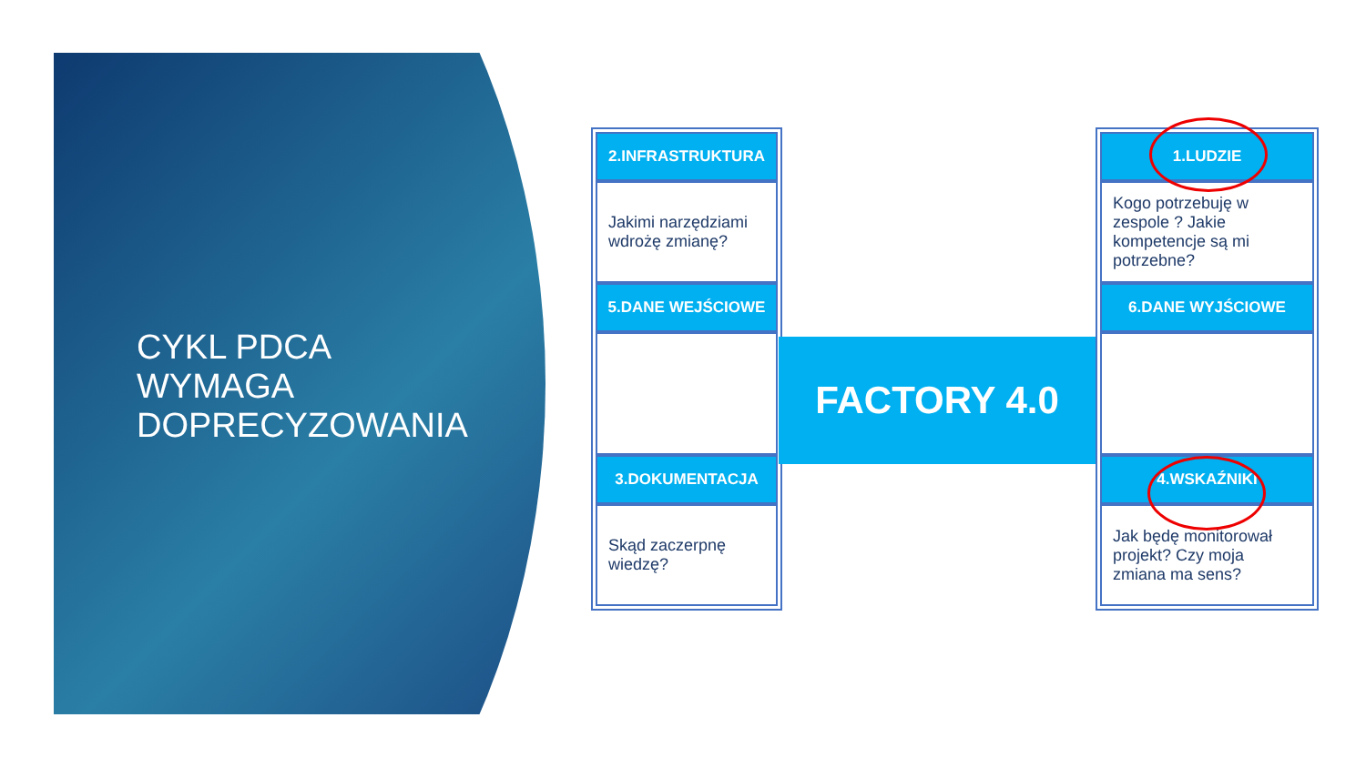CYKL PDCA
WYMAGA
DOPRECYZOWANIA
2.INFRASTRUKTURA
Jakimi narzędziami wdrożę zmianę?
5.DANE WEJŚCIOWE
3.DOKUMENTACJA
Skąd zaczerpnę wiedzę?
FACTORY 4.0
1.LUDZIE
Kogo potrzebuję w zespole ? Jakie kompetencje są mi potrzebne?
6.DANE WYJŚCIOWE
4.WSKAŹNIKI
Jak będę monitorował projekt? Czy moja zmiana ma sens?